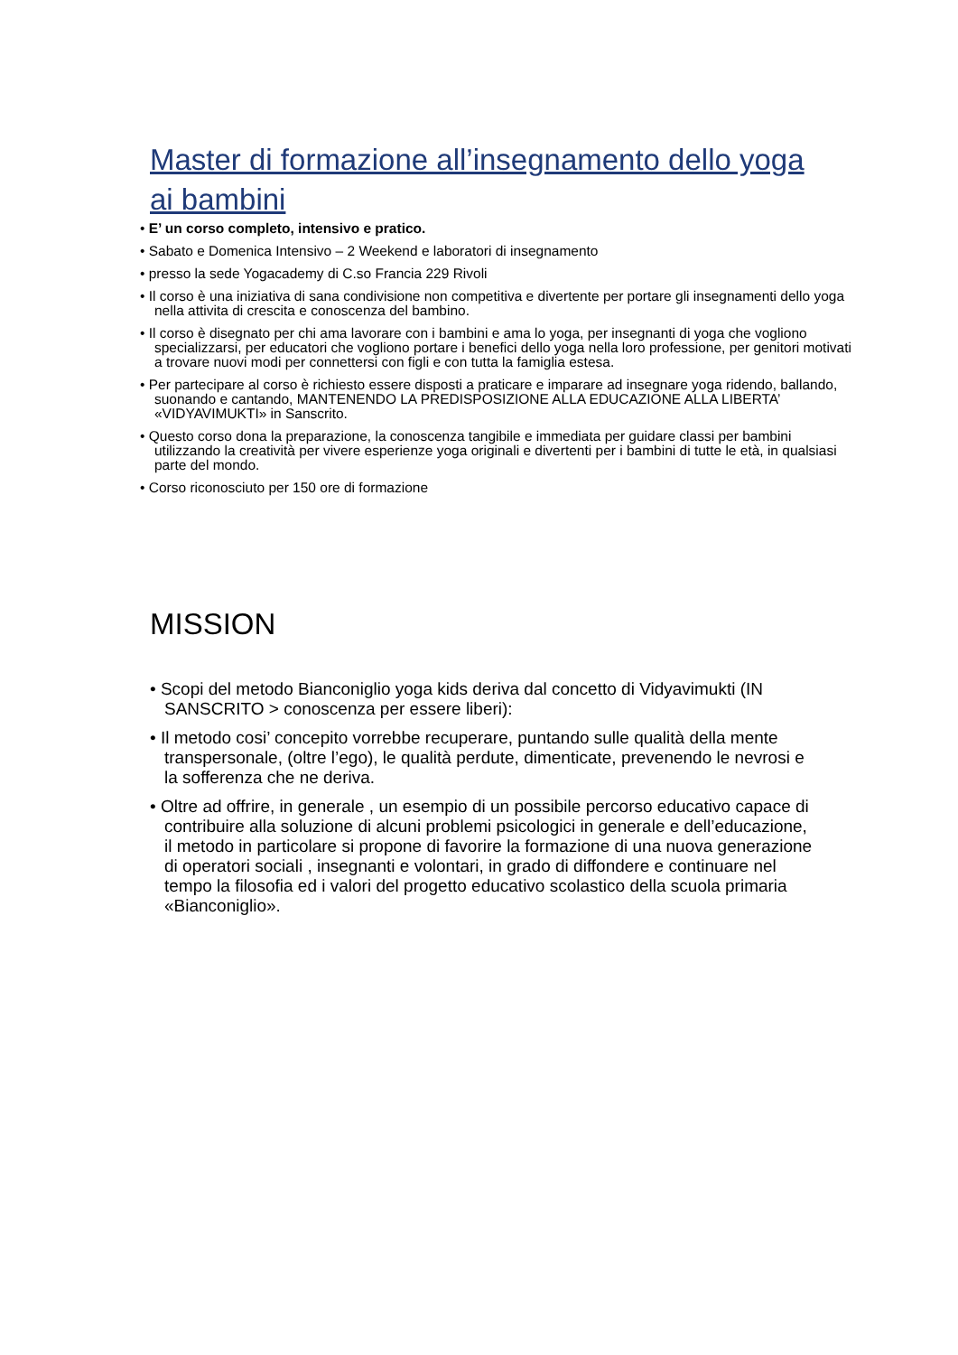Master di formazione all’insegnamento dello yoga ai bambini
• E’ un corso completo, intensivo e pratico.
• Sabato e Domenica Intensivo – 2 Weekend e laboratori di insegnamento
• presso la sede Yogacademy di C.so Francia 229 Rivoli
• Il corso è una iniziativa di sana condivisione non competitiva e divertente per portare gli insegnamenti dello yoga nella attivita di crescita e conoscenza del bambino.
• Il corso è disegnato per chi ama lavorare con i bambini e ama lo yoga, per insegnanti di yoga che vogliono specializzarsi, per educatori che vogliono portare i benefici dello yoga nella loro professione, per genitori motivati a trovare nuovi modi per connettersi con figli e con tutta la famiglia estesa.
• Per partecipare al corso è richiesto essere disposti a praticare e imparare ad insegnare yoga ridendo, ballando, suonando e cantando, MANTENENDO LA PREDISPOSIZIONE ALLA EDUCAZIONE ALLA LIBERTA’ «VIDYAVIMUKTI» in Sanscrito.
• Questo corso dona la preparazione, la conoscenza tangibile e immediata per guidare classi per bambini utilizzando la creatività per vivere esperienze yoga originali e divertenti per i bambini di tutte le età, in qualsiasi parte del mondo.
• Corso riconosciuto per 150 ore di formazione
MISSION
• Scopi del metodo Bianconiglio yoga kids deriva dal concetto di Vidyavimukti (IN SANSCRITO > conoscenza per essere liberi):
• Il metodo cosi’ concepito vorrebbe recuperare, puntando sulle qualità della mente transpersonale, (oltre l’ego), le qualità perdute, dimenticate, prevenendo le nevrosi e la sofferenza che ne deriva.
• Oltre ad offrire, in generale , un esempio di un possibile percorso educativo capace di contribuire alla soluzione di alcuni problemi psicologici in generale e dell’educazione, il metodo in particolare si propone di favorire la formazione di una nuova generazione di operatori sociali , insegnanti e volontari, in grado di diffondere e continuare nel tempo la filosofia ed i valori del progetto educativo scolastico della scuola primaria «Bianconiglio».